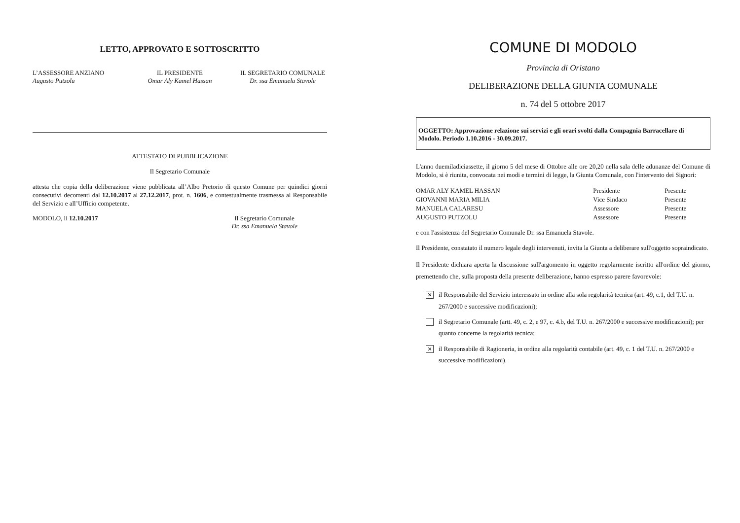LETTO, APPROVATO E SOTTOSCRITTO
L’ASSESSORE ANZIANO
Augusto Putzolu
IL PRESIDENTE
Omar Aly Kamel Hassan
IL SEGRETARIO COMUNALE
Dr. ssa Emanuela Stavole
ATTESTATO DI PUBBLICAZIONE
Il Segretario Comunale
attesta che copia della deliberazione viene pubblicata all’Albo Pretorio di questo Comune per quindici giorni consecutivi decorrenti dal 12.10.2017 al 27.12.2017, prot. n. 1606, e contestualmente trasmessa al Responsabile del Servizio e all’Ufficio competente.
MODOLO, lì 12.10.2017 Il Segretario Comunale
Dr. ssa Emanuela Stavole
COMUNE DI MODOLO
Provincia di Oristano
DELIBERAZIONE DELLA GIUNTA COMUNALE
n. 74 del 5 ottobre 2017
OGGETTO: Approvazione relazione sui servizi e gli orari svolti dalla Compagnia Barracellare di Modolo. Periodo 1.10.2016 - 30.09.2017.
L'anno duemiladiciassette, il giorno 5 del mese di Ottobre alle ore 20,20 nella sala delle adunanze del Comune di Modolo, si è riunita, convocata nei modi e termini di legge, la Giunta Comunale, con l'intervento dei Signori:
| OMAR ALY KAMEL HASSAN | Presidente | Presente |
| GIOVANNI MARIA MILIA | Vice Sindaco | Presente |
| MANUELA CALARESU | Assessore | Presente |
| AUGUSTO PUTZOLU | Assessore | Presente |
e con l'assistenza del Segretario Comunale Dr. ssa Emanuela Stavole.
Il Presidente, constatato il numero legale degli intervenuti, invita la Giunta a deliberare sull'oggetto sopraindicato.
Il Presidente dichiara aperta la discussione sull'argomento in oggetto regolarmente iscritto all'ordine del giorno, premettendo che, sulla proposta della presente deliberazione, hanno espresso parere favorevole:
✕
il Responsabile del Servizio interessato in ordine alla sola regolarità tecnica (art. 49, c.1, del T.U. n. 267/2000 e successive modificazioni);
il Segretario Comunale (artt. 49, c. 2, e 97, c. 4.b, del T.U. n. 267/2000 e successive modificazioni); per quanto concerne la regolarità tecnica;
✕
il Responsabile di Ragioneria, in ordine alla regolarità contabile (art. 49, c. 1 del T.U. n. 267/2000 e successive modificazioni).